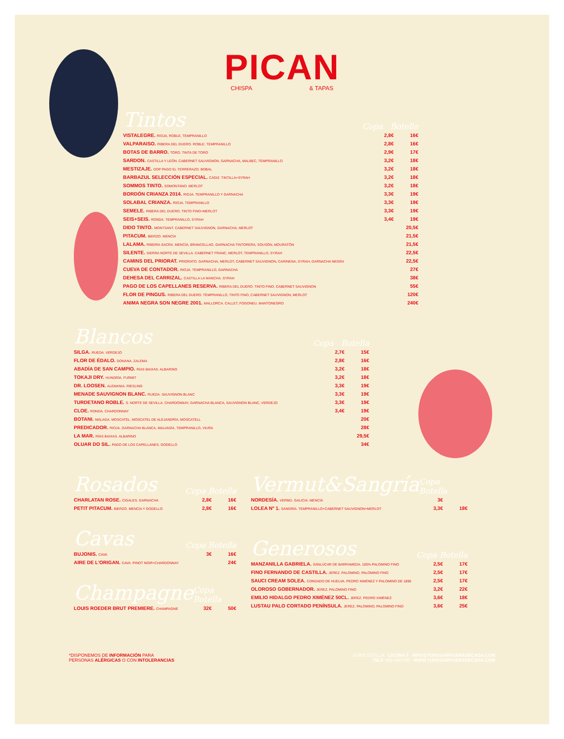PICAN
CHISPA & TAPAS
Tintos
Copa Botella
| VISTALEGRE. RIOJA, ROBLE, TEMPRANILLO | 2,8€ | 16€ |
| VALPARAISO. RIBERA DEL DUERO. ROBLE. TEMPRANILLO | 2,8€ | 16€ |
| BOTAS DE BARRO. TORO. TINTA DE TORO | 2,9€ | 17€ |
| SARDON. CASTILLA Y LEÓN. CABERNET SAUVIGNON, GARNACHA, MALBEC, TEMPRANILLO | 3,2€ | 18€ |
| MESTIZAJE. DOP PAGO EL TERRERAZO. BOBAL | 3,2€ | 18€ |
| BARBAZUL SELECCIÓN ESPECIAL. CÁDIZ. TINTILLA+SYRAH | 3,2€ | 18€ |
| SOMMOS TINTO. SOMONTANO. MERLOT | 3,2€ | 18€ |
| BORDÓN CRIANZA 2014. RIOJA. TEMPRANILLO Y GARNACHA | 3,3€ | 19€ |
| SOLABAL CRIANZA. RIOJA. TEMPRANILLO | 3,3€ | 19€ |
| SEMELE. RIBERA DEL DUERO. TINTO FINO+MERLOT | 3,3€ | 19€ |
| SEIS+SEIS. RONDA. TEMPRANILLO, SYRAH | 3,4€ | 19€ |
| DIDO TINTO. MONTSANT. CABERNET SAUVIGNON, GARNACHA, MERLOT | | 20,5€ |
| PITACUM. BIERZO. MENCÍA | | 21,5€ |
| LALAMA. RIBEIRA SACRA. MENCÍA, BRANCELLAO, GARNACHA TINTORERA, SOUSÓN, MOURATÓN | | 21,5€ |
| SILENTE. SIERRA NORTE DE SEVILLA. CABERNET FRANC, MERLOT, TEMPRANILLO, SYRAH | | 22,5€ |
| CAMINS DEL PRIORAT. PRIORATO. GARNACHA, MERLOT, CABERNET SAUVIGNON, CARINENA, SYRAH, GARNACHA NEGRA | | 22,5€ |
| CUEVA DE CONTADOR. RIOJA. TEMPRANILLO, GARNACHA | | 27€ |
| DEHESA DEL CARRIZAL. CASTILLA LA MANCHA. SYRAH | | 38€ |
| PAGO DE LOS CAPELLANES RESERVA. RIBERA DEL DUERO. TINTO FINO, CABERNET SAUVIGNON | | 55€ |
| FLOR DE PINGUS. RIBERA DEL DUERO. TEMPRANILLO, TINTO FINO, CABERNET SAUVIGNON, MERLOT | | 120€ |
| ANIMA NEGRA SON NEGRE 2001. MALLORCA. CALLET, FOGONEU, MANTONEGRO | | 240€ |
Blancos
Copa Botella
| SILGA. RUEDA. VERDEJO | 2,7€ | 15€ |
| FLOR DE ÉDALO. DONANA. ZALEMA | 2,8€ | 16€ |
| ABADÍA DE SAN CAMPIO. RÍAS BAIXAS. ALBARINO | 3,2€ | 18€ |
| TOKAJI DRY. HUNGRÍA. FURMIT | 3,2€ | 18€ |
| DR. LOOSEN. ALEMANIA. RIESLING | 3,3€ | 19€ |
| MENADE SAUVIGNON BLANC. RUEDA. SAUVIGNON BLANC | 3,3€ | 19€ |
| TURDETANO ROBLE. S. NORTE DE SEVILLA. CHARDONNAY, GARNACHA BLANCA, SAUVIGNON BLANC, VERDEJO | 3,3€ | 19€ |
| CLOE. RONDA. CHARDONNAY | 3,4€ | 19€ |
| BOTANI. MÁLAGA. MOSCATEL, MOSCATEL DE ALEJANDRÍA, MOSCATELL | | 20€ |
| PREDICADOR. RIOJA. GARNACHA BLANCA, MALVASÍA, TEMPRANILLO, VIURA | | 28€ |
| LA MAR. RÍAS BAIXAS. ALBARINO | | 29,5€ |
| OLUAR DO SIL. PAGO DE LOS CAPELLANES. GODELLO | | 34€ |
Rosados
Copa Botella
| CHARLATAN ROSE. CIGALES. GARNACHA | 2,8€ | 16€ |
| PETIT PITACUM. BIERZO. MENCÍA Y GODELLO | 2,8€ | 16€ |
Cavas
Copa Botella
| BUJONIS. CAVA | 3€ | 16€ |
| AIRE DE L'ORIGAN. CAVA. PINOT NOIR+CHARDONNAY | | 24€ |
Champagne
Copa Botella
| LOUIS ROEDER BRUT PREMIERE. CHAMPAGNE | 32€ | 50€ |
Vermut&Sangría
Copa Botella
| NORDESÍA. VERMÚ. GALICIA. MENCÍA | 3€ | |
| LOLEA Nº 1. SANGRÍA. TEMPRANILLO+CABERNET SAUVIGNON+MERLOT | 3,3€ | 18€ |
Generosos
Copa Botella
| MANZANILLA GABRIELA. SANLÚCAR DE BARRAMEDA. 100% PALOMINO FINO | 2,5€ | 17€ |
| FINO FERNANDO DE CASTILLA. JEREZ. PALOMINO, PALOMINO FINO | 2,5€ | 17€ |
| SAUCI CREAM SOLEA. CONDADO DE HUELVA. PEDRO XIMÉNEZ Y PALOMINO DE 1890 | 2,5€ | 17€ |
| OLOROSO GOBERNADOR. JEREZ. PALOMINO FINO | 3,2€ | 22€ |
| EMILIO HIDALGO PEDRO XIMÉNEZ 50CL. JEREZ. PEDRO XIMÉNEZ | 3,6€ | 18€ |
| LUSTAU PALO CORTADO PENÍNSULA. JEREZ. PALOMINO, PALOMINO FINO | 3,6€ | 25€ |
*DISPONEMOS DE INFORMACIÓN PARA
PERSONAS ALÉRGICAS O CON INTOLERANCIAS
41003 SEVILLA C/CUNA 5 INFO@TUHOGARFUERADECASA.COM
TELF. 955 440 030 WWW.TUHOGARFUERADECASA.COM